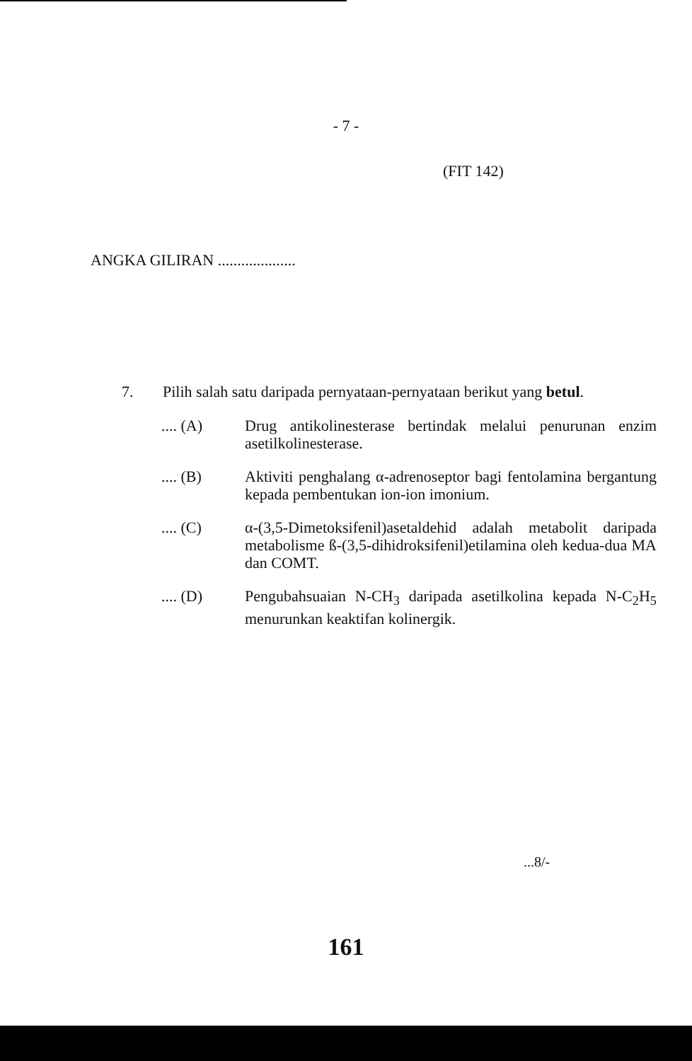- 7 -
(FIT 142)
ANGKA GILIRAN ....................
7. Pilih salah satu daripada pernyataan-pernyataan berikut yang betul.
.... (A) Drug antikolinesterase bertindak melalui penurunan enzim asetilkolinesterase.
.... (B) Aktiviti penghalang α-adrenoseptor bagi fentolamina bergantung kepada pembentukan ion-ion imonium.
.... (C) α-(3,5-Dimetoksifenil)asetaldehid adalah metabolit daripada metabolisme ß-(3,5-dihidroksifenil)etilamina oleh kedua-dua MA dan COMT.
.... (D) Pengubahsuaian N-CH<sub>3</sub> daripada asetilkolina kepada N-C<sub>2</sub>H<sub>5</sub> menurunkan keaktifan kolinergik.
...8/-
161